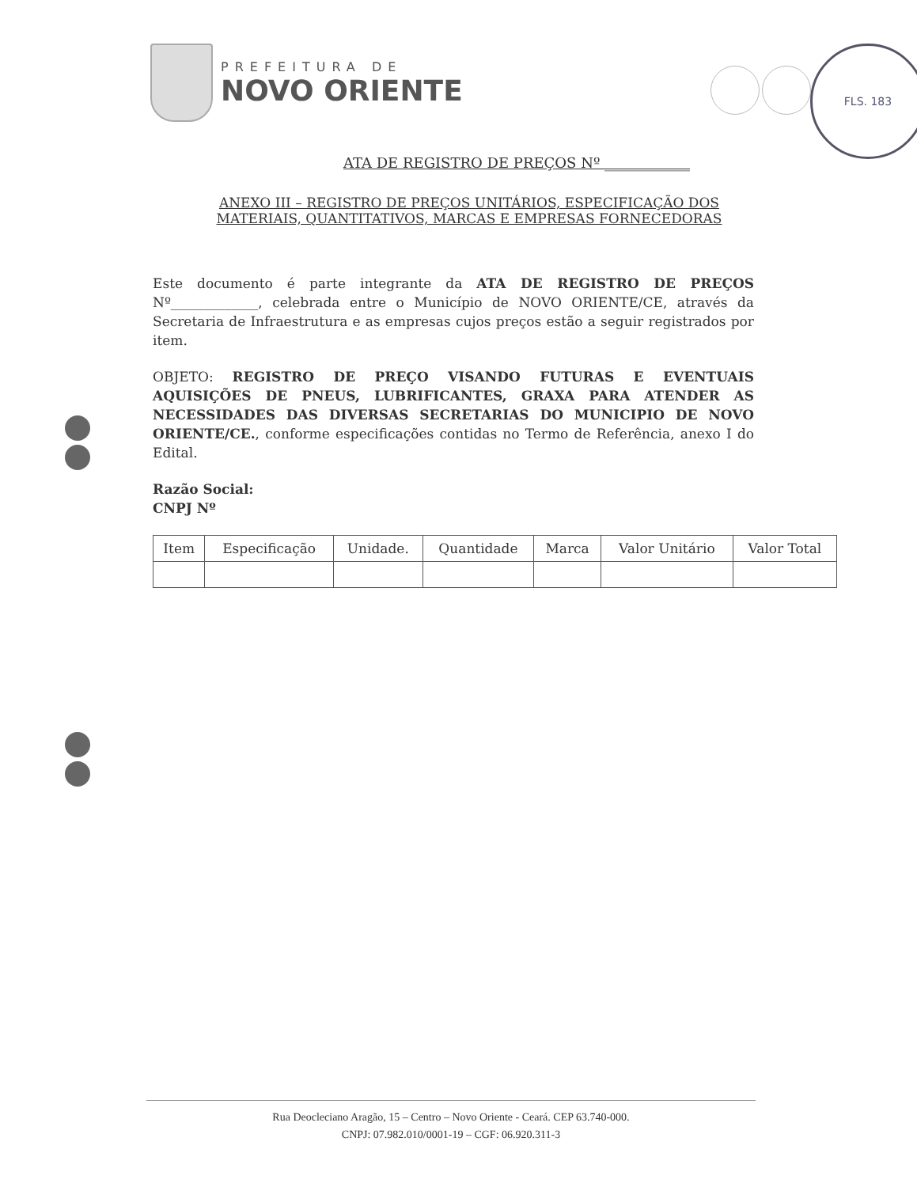PREFEITURA DE
NOVO ORIENTE
FLS. 183
ATA DE REGISTRO DE PREÇOS Nº ____________
ANEXO III – REGISTRO DE PREÇOS UNITÁRIOS, ESPECIFICAÇÃO DOS MATERIAIS, QUANTITATIVOS, MARCAS E EMPRESAS FORNECEDORAS
Este documento é parte integrante da ATA DE REGISTRO DE PREÇOS Nº_____________, celebrada entre o Município de NOVO ORIENTE/CE, através da Secretaria de Infraestrutura e as empresas cujos preços estão a seguir registrados por item.
OBJETO: REGISTRO DE PREÇO VISANDO FUTURAS E EVENTUAIS AQUISIÇÕES DE PNEUS, LUBRIFICANTES, GRAXA PARA ATENDER AS NECESSIDADES DAS DIVERSAS SECRETARIAS DO MUNICIPIO DE NOVO ORIENTE/CE., conforme especificações contidas no Termo de Referência, anexo I do Edital.
Razão Social:
CNPJ Nº
| Item | Especificação | Unidade. | Quantidade | Marca | Valor Unitário | Valor Total |
| --- | --- | --- | --- | --- | --- | --- |
Rua Deocleciano Aragão, 15 – Centro – Novo Oriente - Ceará. CEP 63.740-000.
CNPJ: 07.982.010/0001-19 – CGF: 06.920.311-3